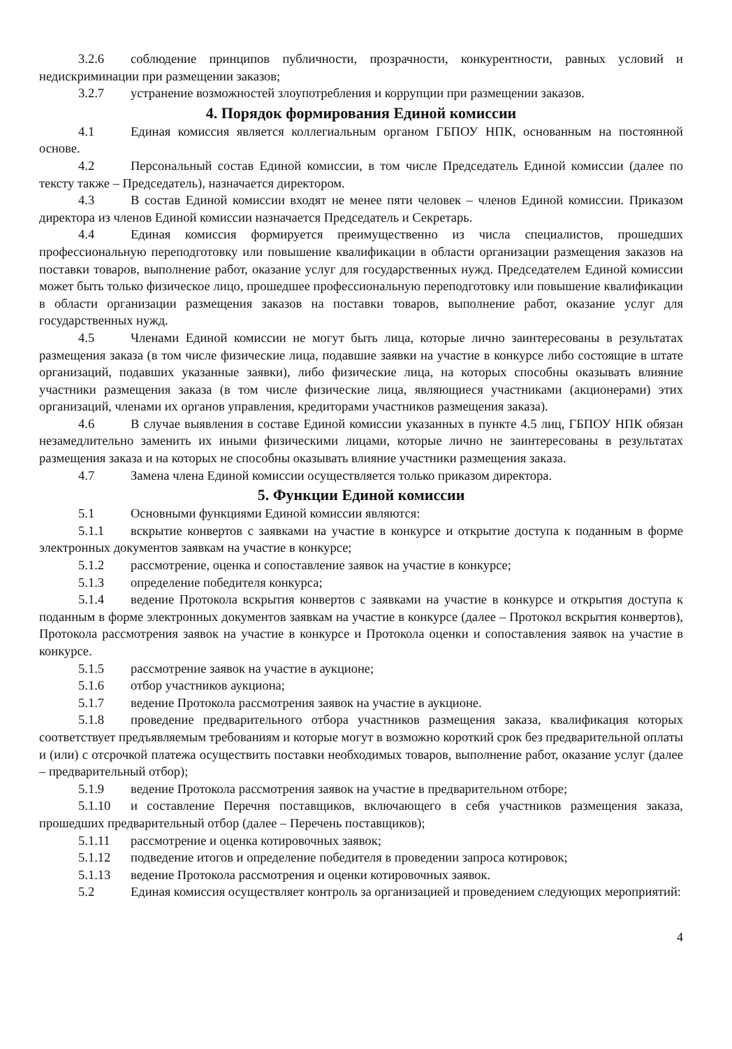3.2.6 соблюдение принципов публичности, прозрачности, конкурентности, равных условий и недискриминации при размещении заказов;
3.2.7 устранение возможностей злоупотребления и коррупции при размещении заказов.
4. Порядок формирования Единой комиссии
4.1 Единая комиссия является коллегиальным органом ГБПОУ НПК, основанным на постоянной основе.
4.2 Персональный состав Единой комиссии, в том числе Председатель Единой комиссии (далее по тексту также – Председатель), назначается директором.
4.3 В состав Единой комиссии входят не менее пяти человек – членов Единой комиссии. Приказом директора из членов Единой комиссии назначается Председатель и Секретарь.
4.4 Единая комиссия формируется преимущественно из числа специалистов, прошедших профессиональную переподготовку или повышение квалификации в области организации размещения заказов на поставки товаров, выполнение работ, оказание услуг для государственных нужд. Председателем Единой комиссии может быть только физическое лицо, прошедшее профессиональную переподготовку или повышение квалификации в области организации размещения заказов на поставки товаров, выполнение работ, оказание услуг для государственных нужд.
4.5 Членами Единой комиссии не могут быть лица, которые лично заинтересованы в результатах размещения заказа (в том числе физические лица, подавшие заявки на участие в конкурсе либо состоящие в штате организаций, подавших указанные заявки), либо физические лица, на которых способны оказывать влияние участники размещения заказа (в том числе физические лица, являющиеся участниками (акционерами) этих организаций, членами их органов управления, кредиторами участников размещения заказа).
4.6 В случае выявления в составе Единой комиссии указанных в пункте 4.5 лиц, ГБПОУ НПК обязан незамедлительно заменить их иными физическими лицами, которые лично не заинтересованы в результатах размещения заказа и на которых не способны оказывать влияние участники размещения заказа.
4.7 Замена члена Единой комиссии осуществляется только приказом директора.
5. Функции Единой комиссии
5.1 Основными функциями Единой комиссии являются:
5.1.1 вскрытие конвертов с заявками на участие в конкурсе и открытие доступа к поданным в форме электронных документов заявкам на участие в конкурсе;
5.1.2 рассмотрение, оценка и сопоставление заявок на участие в конкурсе;
5.1.3 определение победителя конкурса;
5.1.4 ведение Протокола вскрытия конвертов с заявками на участие в конкурсе и открытия доступа к поданным в форме электронных документов заявкам на участие в конкурсе (далее – Протокол вскрытия конвертов), Протокола рассмотрения заявок на участие в конкурсе и Протокола оценки и сопоставления заявок на участие в конкурсе.
5.1.5 рассмотрение заявок на участие в аукционе;
5.1.6 отбор участников аукциона;
5.1.7 ведение Протокола рассмотрения заявок на участие в аукционе.
5.1.8 проведение предварительного отбора участников размещения заказа, квалификация которых соответствует предъявляемым требованиям и которые могут в возможно короткий срок без предварительной оплаты и (или) с отсрочкой платежа осуществить поставки необходимых товаров, выполнение работ, оказание услуг (далее – предварительный отбор);
5.1.9 ведение Протокола рассмотрения заявок на участие в предварительном отборе;
5.1.10 и составление Перечня поставщиков, включающего в себя участников размещения заказа, прошедших предварительный отбор (далее – Перечень поставщиков);
5.1.11 рассмотрение и оценка котировочных заявок;
5.1.12 подведение итогов и определение победителя в проведении запроса котировок;
5.1.13 ведение Протокола рассмотрения и оценки котировочных заявок.
5.2 Единая комиссия осуществляет контроль за организацией и проведением следующих мероприятий:
4